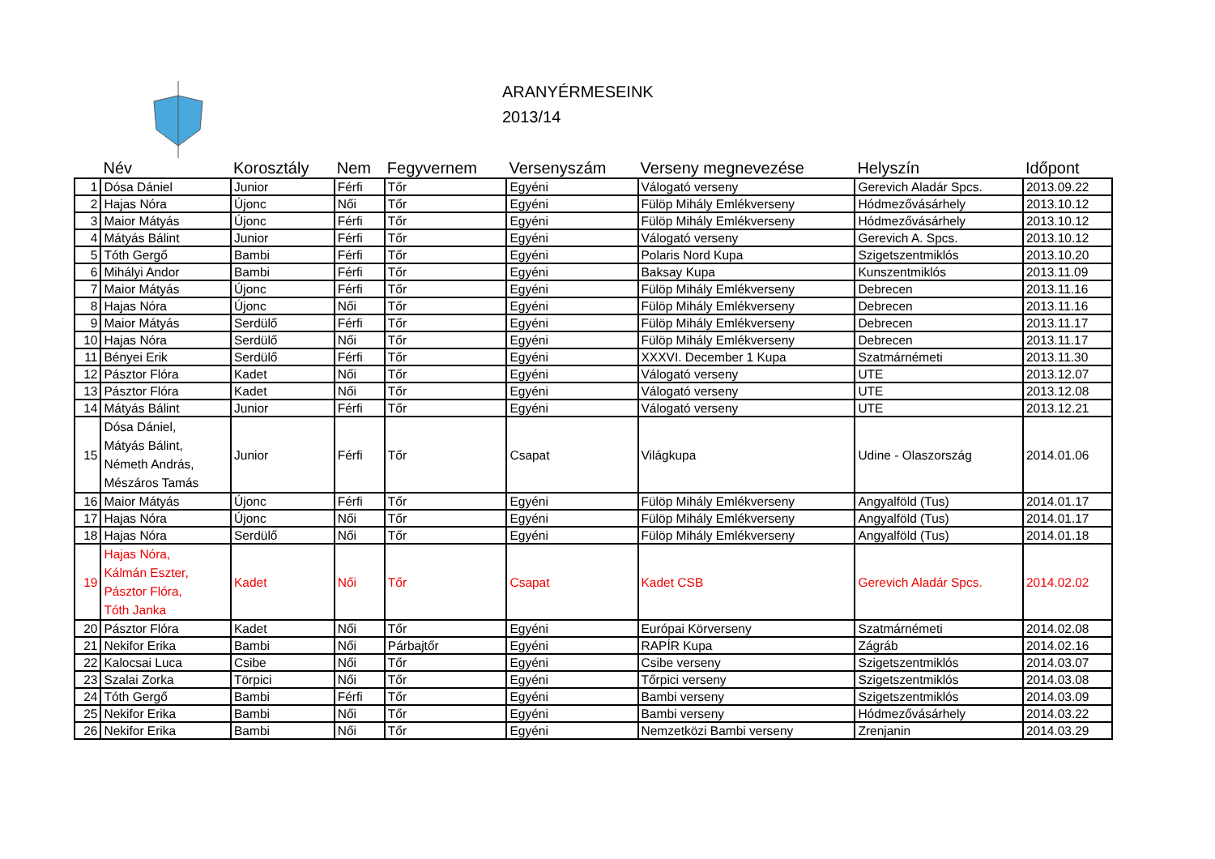ARANYÉRMESEINK
2013/14
| | Név | Korosztály | Nem | Fegyvernem | Versenyszám | Verseny megnevezése | Helyszín | Időpont |
| --- | --- | --- | --- | --- | --- | --- | --- | --- |
| 1 | Dósa Dániel | Junior | Férfi | Tőr | Egyéni | Válogató verseny | Gerevich Aladár Spcs. | 2013.09.22 |
| 2 | Hajas Nóra | Újonc | Női | Tőr | Egyéni | Fülöp Mihály Emlékverseny | Hódmezővásárhely | 2013.10.12 |
| 3 | Maior Mátyás | Újonc | Férfi | Tőr | Egyéni | Fülöp Mihály Emlékverseny | Hódmezővásárhely | 2013.10.12 |
| 4 | Mátyás Bálint | Junior | Férfi | Tőr | Egyéni | Válogató verseny | Gerevich A. Spcs. | 2013.10.12 |
| 5 | Tóth Gergő | Bambi | Férfi | Tőr | Egyéni | Polaris Nord Kupa | Szigetszentmiklós | 2013.10.20 |
| 6 | Mihályi Andor | Bambi | Férfi | Tőr | Egyéni | Baksay Kupa | Kunszentmiklós | 2013.11.09 |
| 7 | Maior Mátyás | Újonc | Férfi | Tőr | Egyéni | Fülöp Mihály Emlékverseny | Debrecen | 2013.11.16 |
| 8 | Hajas Nóra | Újonc | Női | Tőr | Egyéni | Fülöp Mihály Emlékverseny | Debrecen | 2013.11.16 |
| 9 | Maior Mátyás | Serdülő | Férfi | Tőr | Egyéni | Fülöp Mihály Emlékverseny | Debrecen | 2013.11.17 |
| 10 | Hajas Nóra | Serdülő | Női | Tőr | Egyéni | Fülöp Mihály Emlékverseny | Debrecen | 2013.11.17 |
| 11 | Bényei Erik | Serdülő | Férfi | Tőr | Egyéni | XXXVI. December 1 Kupa | Szatmárnémeti | 2013.11.30 |
| 12 | Pásztor Flóra | Kadet | Női | Tőr | Egyéni | Válogató verseny | UTE | 2013.12.07 |
| 13 | Pásztor Flóra | Kadet | Női | Tőr | Egyéni | Válogató verseny | UTE | 2013.12.08 |
| 14 | Mátyás Bálint | Junior | Férfi | Tőr | Egyéni | Válogató verseny | UTE | 2013.12.21 |
| 15 | Dósa Dániel, Mátyás Bálint, Németh András, Mészáros Tamás | Junior | Férfi | Tőr | Csapat | Világkupa | Udine - Olaszország | 2014.01.06 |
| 16 | Maior Mátyás | Újonc | Férfi | Tőr | Egyéni | Fülöp Mihály Emlékverseny | Angyalföld (Tus) | 2014.01.17 |
| 17 | Hajas Nóra | Újonc | Női | Tőr | Egyéni | Fülöp Mihály Emlékverseny | Angyalföld (Tus) | 2014.01.17 |
| 18 | Hajas Nóra | Serdülő | Női | Tőr | Egyéni | Fülöp Mihály Emlékverseny | Angyalföld (Tus) | 2014.01.18 |
| 19 | Hajas Nóra, Kálmán Eszter, Pásztor Flóra, Tóth Janka | Kadet | Női | Tőr | Csapat | Kadet CSB | Gerevich Aladár Spcs. | 2014.02.02 |
| 20 | Pásztor Flóra | Kadet | Női | Tőr | Egyéni | Európai Körverseny | Szatmárnémeti | 2014.02.08 |
| 21 | Nekifor Erika | Bambi | Női | Párbajtőr | Egyéni | RAPÍR Kupa | Zágráb | 2014.02.16 |
| 22 | Kalocsai Luca | Csibe | Női | Tőr | Egyéni | Csibe verseny | Szigetszentmiklós | 2014.03.07 |
| 23 | Szalai Zorka | Törpici | Női | Tőr | Egyéni | Tőrpici verseny | Szigetszentmiklós | 2014.03.08 |
| 24 | Tóth Gergő | Bambi | Férfi | Tőr | Egyéni | Bambi verseny | Szigetszentmiklós | 2014.03.09 |
| 25 | Nekifor Erika | Bambi | Női | Tőr | Egyéni | Bambi verseny | Hódmezővásárhely | 2014.03.22 |
| 26 | Nekifor Erika | Bambi | Női | Tőr | Egyéni | Nemzetközi Bambi verseny | Zrenjanin | 2014.03.29 |